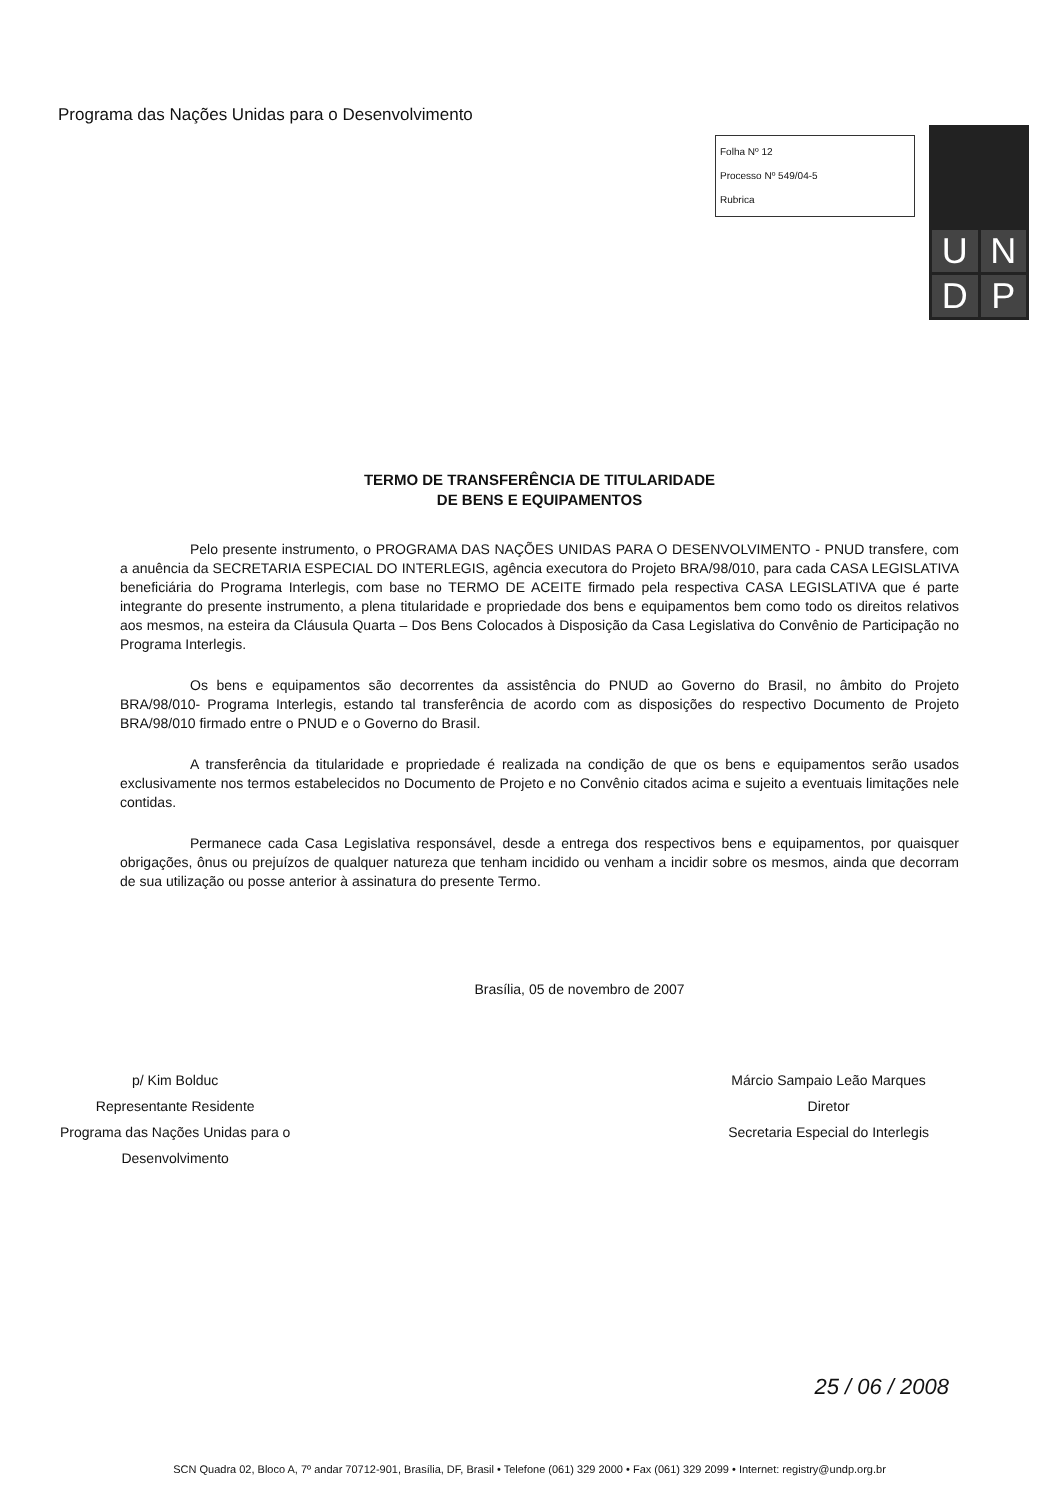Programa das Nações Unidas para o Desenvolvimento
Folha Nº 12
Processo Nº 549/04-5
Rubrica
UNDP
TERMO DE TRANSFERÊNCIA DE TITULARIDADE
DE BENS E EQUIPAMENTOS
Pelo presente instrumento, o PROGRAMA DAS NAÇÕES UNIDAS PARA O DESENVOLVIMENTO - PNUD transfere, com a anuência da SECRETARIA ESPECIAL DO INTERLEGIS, agência executora do Projeto BRA/98/010, para cada CASA LEGISLATIVA beneficiária do Programa Interlegis, com base no TERMO DE ACEITE firmado pela respectiva CASA LEGISLATIVA que é parte integrante do presente instrumento, a plena titularidade e propriedade dos bens e equipamentos bem como todo os direitos relativos aos mesmos, na esteira da Cláusula Quarta – Dos Bens Colocados à Disposição da Casa Legislativa do Convênio de Participação no Programa Interlegis.
Os bens e equipamentos são decorrentes da assistência do PNUD ao Governo do Brasil, no âmbito do Projeto BRA/98/010- Programa Interlegis, estando tal transferência de acordo com as disposições do respectivo Documento de Projeto BRA/98/010 firmado entre o PNUD e o Governo do Brasil.
A transferência da titularidade e propriedade é realizada na condição de que os bens e equipamentos serão usados exclusivamente nos termos estabelecidos no Documento de Projeto e no Convênio citados acima e sujeito a eventuais limitações nele contidas.
Permanece cada Casa Legislativa responsável, desde a entrega dos respectivos bens e equipamentos, por quaisquer obrigações, ônus ou prejuízos de qualquer natureza que tenham incidido ou venham a incidir sobre os mesmos, ainda que decorram de sua utilização ou posse anterior à assinatura do presente Termo.
Brasília, 05 de novembro de 2007
p/ Kim Bolduc
Representante Residente
Programa das Nações Unidas para o
Desenvolvimento
Márcio Sampaio Leão Marques
Diretor
Secretaria Especial do Interlegis
25 / 06 / 2008
SCN Quadra 02, Bloco A, 7º andar 70712-901, Brasília, DF, Brasil • Telefone (061) 329 2000 • Fax (061) 329 2099 • Internet: registry@undp.org.br